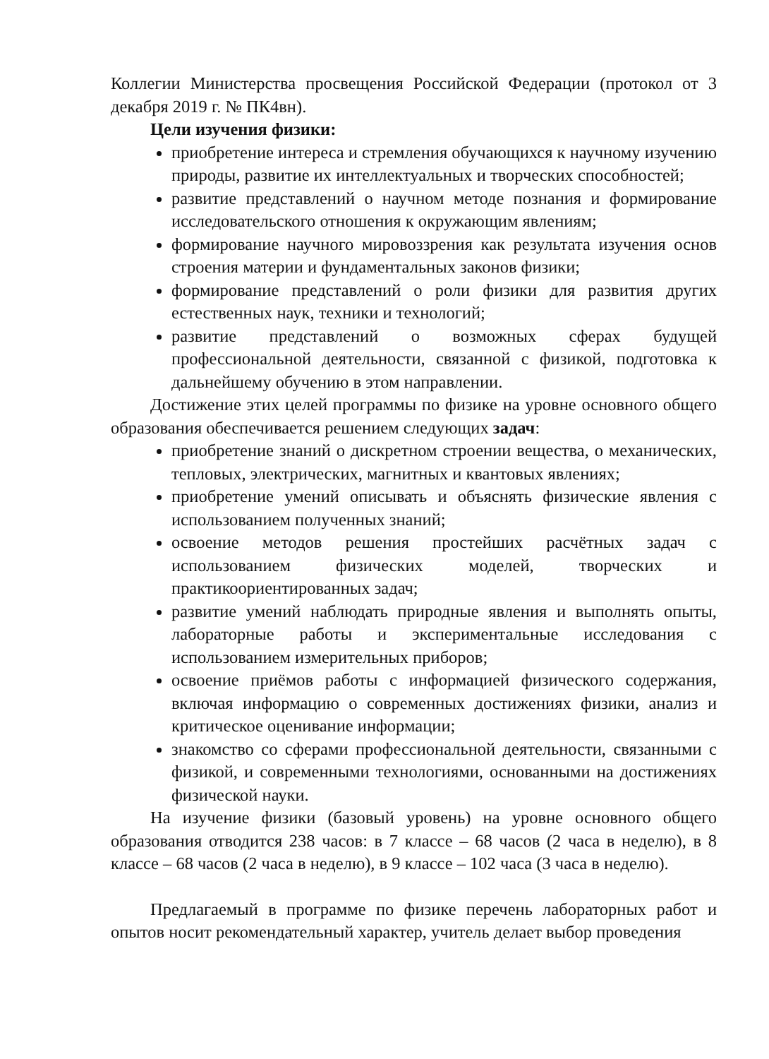Коллегии Министерства просвещения Российской Федерации (протокол от 3 декабря 2019 г. № ПК4вн).
Цели изучения физики:
приобретение интереса и стремления обучающихся к научному изучению природы, развитие их интеллектуальных и творческих способностей;
развитие представлений о научном методе познания и формирование исследовательского отношения к окружающим явлениям;
формирование научного мировоззрения как результата изучения основ строения материи и фундаментальных законов физики;
формирование представлений о роли физики для развития других естественных наук, техники и технологий;
развитие представлений о возможных сферах будущей профессиональной деятельности, связанной с физикой, подготовка к дальнейшему обучению в этом направлении.
Достижение этих целей программы по физике на уровне основного общего образования обеспечивается решением следующих задач:
приобретение знаний о дискретном строении вещества, о механических, тепловых, электрических, магнитных и квантовых явлениях;
приобретение умений описывать и объяснять физические явления с использованием полученных знаний;
освоение методов решения простейших расчётных задач с использованием физических моделей, творческих и практикоориентированных задач;
развитие умений наблюдать природные явления и выполнять опыты, лабораторные работы и экспериментальные исследования с использованием измерительных приборов;
освоение приёмов работы с информацией физического содержания, включая информацию о современных достижениях физики, анализ и критическое оценивание информации;
знакомство со сферами профессиональной деятельности, связанными с физикой, и современными технологиями, основанными на достижениях физической науки.
На изучение физики (базовый уровень) на уровне основного общего образования отводится 238 часов: в 7 классе – 68 часов (2 часа в неделю), в 8 классе – 68 часов (2 часа в неделю), в 9 классе – 102 часа (3 часа в неделю).
Предлагаемый в программе по физике перечень лабораторных работ и опытов носит рекомендательный характер, учитель делает выбор проведения